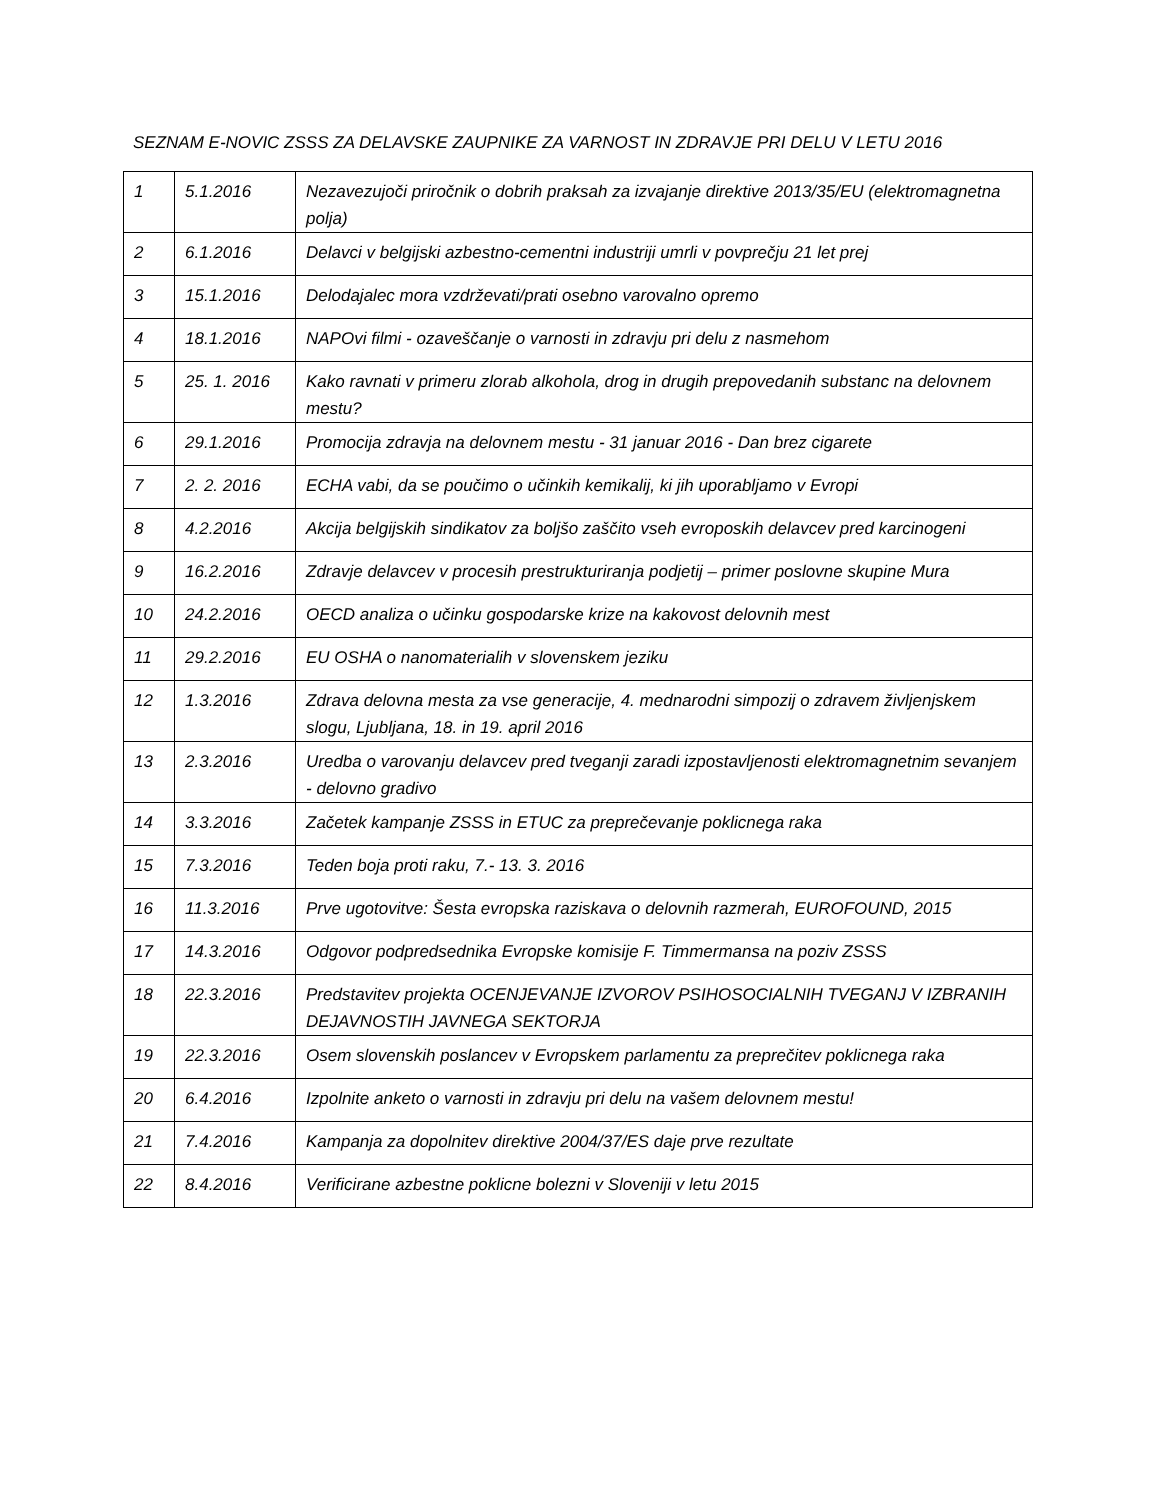SEZNAM E-NOVIC ZSSS ZA DELAVSKE ZAUPNIKE ZA VARNOST IN ZDRAVJE PRI DELU V LETU 2016
| 1 | 5.1.2016 | Nezavezujoči priročnik o dobrih praksah za izvajanje direktive 2013/35/EU (elektromagnetna polja) |
| 2 | 6.1.2016 | Delavci v belgijski azbestno-cementni industriji umrli v povprečju 21 let prej |
| 3 | 15.1.2016 | Delodajalec mora vzdrževati/prati osebno varovalno opremo |
| 4 | 18.1.2016 | NAPOvi filmi - ozaveščanje o varnosti in zdravju pri delu z nasmehom |
| 5 | 25. 1. 2016 | Kako ravnati v primeru zlorab alkohola, drog in drugih prepovedanih substanc na delovnem mestu? |
| 6 | 29.1.2016 | Promocija zdravja na delovnem mestu - 31 januar 2016 - Dan brez cigarete |
| 7 | 2. 2. 2016 | ECHA vabi, da se poučimo o učinkih kemikalij, ki jih uporabljamo v Evropi |
| 8 | 4.2.2016 | Akcija belgijskih sindikatov za boljšo zaščito vseh evroposkih delavcev pred karcinogeni |
| 9 | 16.2.2016 | Zdravje delavcev v procesih prestrukturiranja podjetij – primer poslovne skupine Mura |
| 10 | 24.2.2016 | OECD analiza o učinku gospodarske krize na kakovost delovnih mest |
| 11 | 29.2.2016 | EU OSHA o nanomaterialih v slovenskem jeziku |
| 12 | 1.3.2016 | Zdrava delovna mesta za vse generacije, 4. mednarodni simpozij o zdravem življenjskem slogu, Ljubljana, 18. in 19. april 2016 |
| 13 | 2.3.2016 | Uredba o varovanju delavcev pred tveganji zaradi izpostavljenosti elektromagnetnim sevanjem - delovno gradivo |
| 14 | 3.3.2016 | Začetek kampanje ZSSS in ETUC za preprečevanje poklicnega raka |
| 15 | 7.3.2016 | Teden boja proti raku, 7.- 13. 3. 2016 |
| 16 | 11.3.2016 | Prve ugotovitve: Šesta evropska raziskava o delovnih razmerah, EUROFOUND, 2015 |
| 17 | 14.3.2016 | Odgovor podpredsednika Evropske komisije F. Timmermansa na poziv ZSSS |
| 18 | 22.3.2016 | Predstavitev projekta OCENJEVANJE IZVOROV PSIHOSOCIALNIH TVEGANJ V IZBRANIH DEJAVNOSTIH JAVNEGA SEKTORJA |
| 19 | 22.3.2016 | Osem slovenskih poslancev v Evropskem parlamentu za preprečitev poklicnega raka |
| 20 | 6.4.2016 | Izpolnite anketo o varnosti in zdravju pri delu na vašem delovnem mestu! |
| 21 | 7.4.2016 | Kampanja za dopolnitev direktive 2004/37/ES daje prve rezultate |
| 22 | 8.4.2016 | Verificirane azbestne poklicne bolezni v Sloveniji v letu 2015 |